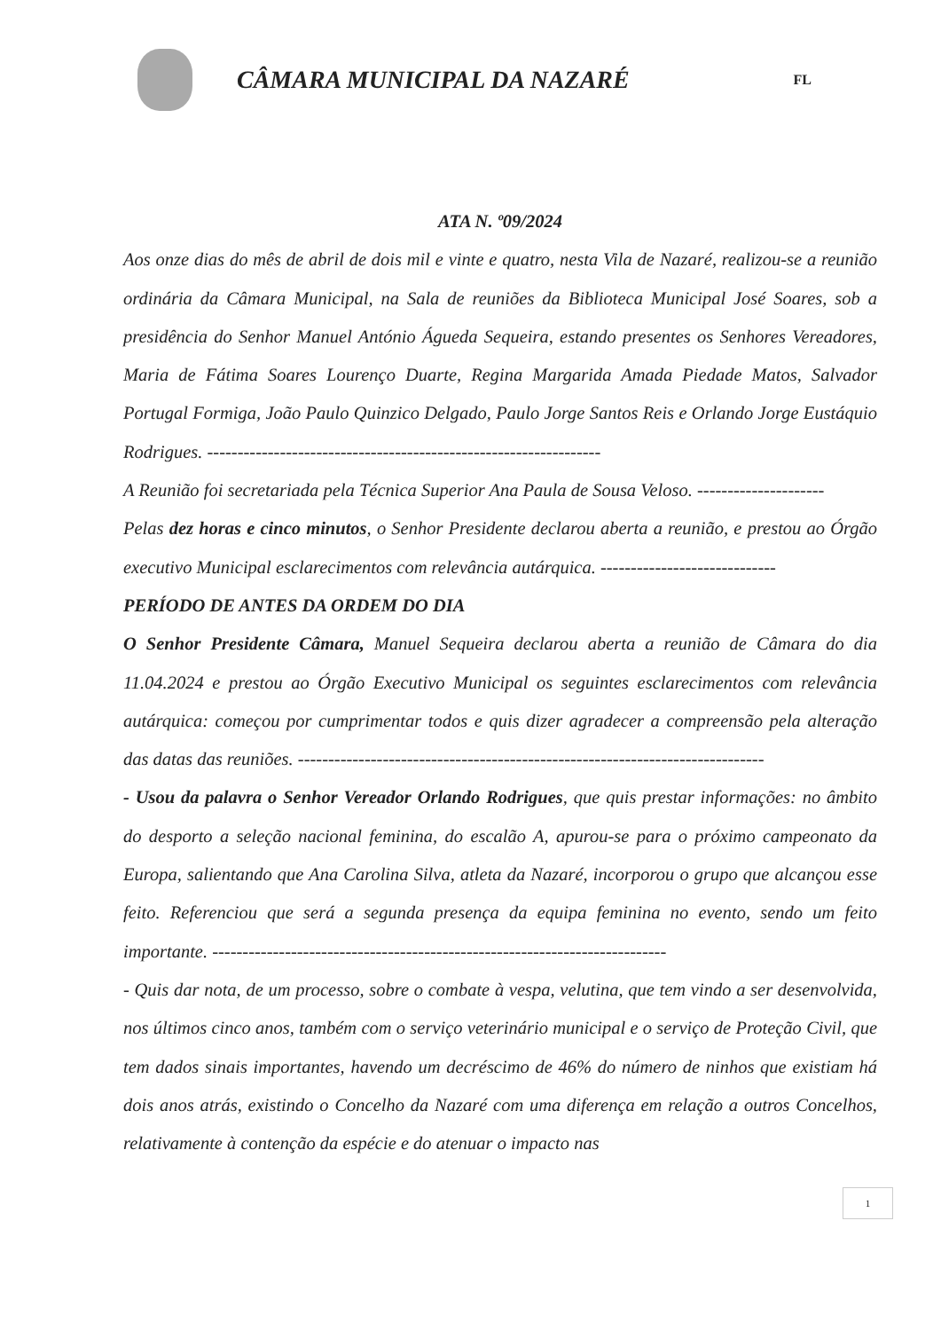CÂMARA MUNICIPAL DA NAZARÉ
FL
ATA N. º09/2024
Aos onze dias do mês de abril de dois mil e vinte e quatro, nesta Vila de Nazaré, realizou-se a reunião ordinária da Câmara Municipal, na Sala de reuniões da Biblioteca Municipal José Soares, sob a presidência do Senhor Manuel António Águeda Sequeira, estando presentes os Senhores Vereadores, Maria de Fátima Soares Lourenço Duarte, Regina Margarida Amada Piedade Matos, Salvador Portugal Formiga, João Paulo Quinzico Delgado, Paulo Jorge Santos Reis e Orlando Jorge Eustáquio Rodrigues. -----------------------------------------------------------------
A Reunião foi secretariada pela Técnica Superior Ana Paula de Sousa Veloso. ---------------------
Pelas dez horas e cinco minutos, o Senhor Presidente declarou aberta a reunião, e prestou ao Órgão executivo Municipal esclarecimentos com relevância autárquica. -----------------------------
PERÍODO DE ANTES DA ORDEM DO DIA
O Senhor Presidente Câmara, Manuel Sequeira declarou aberta a reunião de Câmara do dia 11.04.2024 e prestou ao Órgão Executivo Municipal os seguintes esclarecimentos com relevância autárquica: começou por cumprimentar todos e quis dizer agradecer a compreensão pela alteração das datas das reuniões. -----------------------------------------------------------------------------
- Usou da palavra o Senhor Vereador Orlando Rodrigues, que quis prestar informações: no âmbito do desporto a seleção nacional feminina, do escalão A, apurou-se para o próximo campeonato da Europa, salientando que Ana Carolina Silva, atleta da Nazaré, incorporou o grupo que alcançou esse feito. Referenciou que será a segunda presença da equipa feminina no evento, sendo um feito importante. ---------------------------------------------------------------------------
- Quis dar nota, de um processo, sobre o combate à vespa, velutina, que tem vindo a ser desenvolvida, nos últimos cinco anos, também com o serviço veterinário municipal e o serviço de Proteção Civil, que tem dados sinais importantes, havendo um decréscimo de 46% do número de ninhos que existiam há dois anos atrás, existindo o Concelho da Nazaré com uma diferença em relação a outros Concelhos, relativamente à contenção da espécie e do atenuar o impacto nas
1